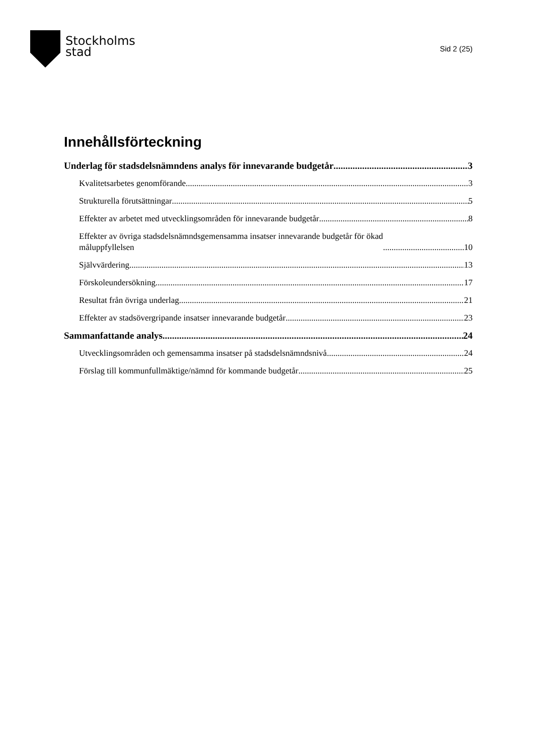Stockholms
stad
Sid 2 (25)
Innehållsförteckning
Underlag för stadsdelsnämndens analys för innevarande budgetår 3
Kvalitetsarbetes genomförande 3
Strukturella förutsättningar 5
Effekter av arbetet med utvecklingsområden för innevarande budgetår 8
Effekter av övriga stadsdelsnämndsgemensamma insatser innevarande budgetår för ökad
måluppfyllelsen 10
Självvärdering 13
Förskoleundersökning 17
Resultat från övriga underlag 21
Effekter av stadsövergripande insatser innevarande budgetår 23
Sammanfattande analys 24
Utvecklingsområden och gemensamma insatser på stadsdelsnämndsnivå 24
Förslag till kommunfullmäktige/nämnd för kommande budgetår 25